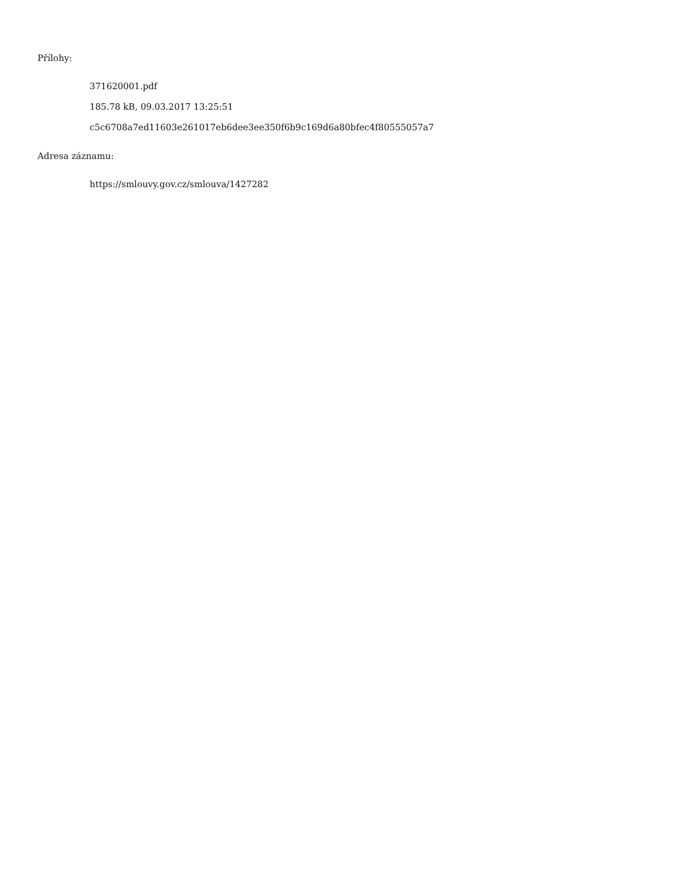Přílohy:
371620001.pdf
185.78 kB, 09.03.2017 13:25:51
c5c6708a7ed11603e261017eb6dee3ee350f6b9c169d6a80bfec4f80555057a7
Adresa záznamu:
https://smlouvy.gov.cz/smlouva/1427282